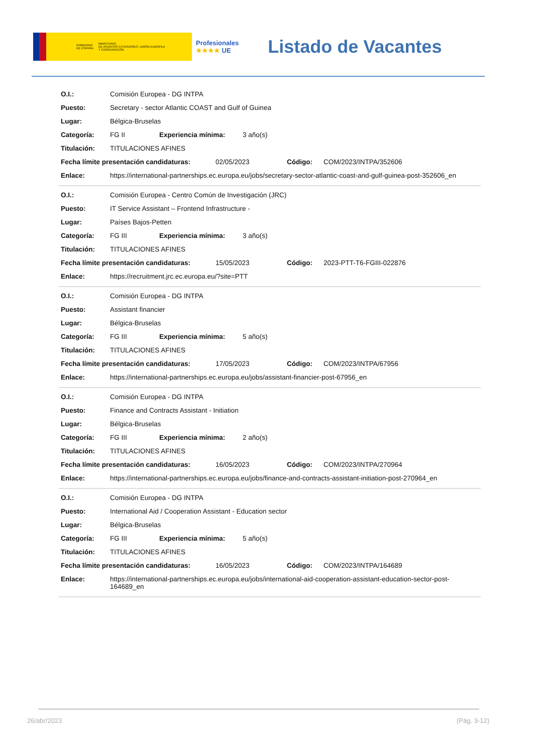GOBIERNO
DE ESPAÑA MINISTERIO
DE ASUNTOS EXTERIORES, UNIÓN EUROPEA
Y COOPERACIÓN
Profesionales
★★★★ UE
Listado de Vacantes
O.I.: Comisión Europea - DG INTPA
Puesto: Secretary - sector Atlantic COAST and Gulf of Guinea
Lugar: Bélgica-Bruselas
Categoría: FG II Experiencia mínima: 3 año(s)
Titulación: TITULACIONES AFINES
Fecha límite presentación candidaturas: 02/05/2023 Código: COM/2023/INTPA/352606
Enlace: https://international-partnerships.ec.europa.eu/jobs/secretary-sector-atlantic-coast-and-gulf-guinea-post-352606_en
O.I.: Comisión Europea - Centro Común de Investigación (JRC)
Puesto: IT Service Assistant – Frontend Infrastructure -
Lugar: Países Bajos-Petten
Categoría: FG III Experiencia mínima: 3 año(s)
Titulación: TITULACIONES AFINES
Fecha límite presentación candidaturas: 15/05/2023 Código: 2023-PTT-T6-FGIII-022876
Enlace: https://recruitment.jrc.ec.europa.eu/?site=PTT
O.I.: Comisión Europea - DG INTPA
Puesto: Assistant financier
Lugar: Bélgica-Bruselas
Categoría: FG III Experiencia mínima: 5 año(s)
Titulación: TITULACIONES AFINES
Fecha límite presentación candidaturas: 17/05/2023 Código: COM/2023/INTPA/67956
Enlace: https://international-partnerships.ec.europa.eu/jobs/assistant-financier-post-67956_en
O.I.: Comisión Europea - DG INTPA
Puesto: Finance and Contracts Assistant - Initiation
Lugar: Bélgica-Bruselas
Categoría: FG III Experiencia mínima: 2 año(s)
Titulación: TITULACIONES AFINES
Fecha límite presentación candidaturas: 16/05/2023 Código: COM/2023/INTPA/270964
Enlace: https://international-partnerships.ec.europa.eu/jobs/finance-and-contracts-assistant-initiation-post-270964_en
O.I.: Comisión Europea - DG INTPA
Puesto: International Aid / Cooperation Assistant - Education sector
Lugar: Bélgica-Bruselas
Categoría: FG III Experiencia mínima: 5 año(s)
Titulación: TITULACIONES AFINES
Fecha límite presentación candidaturas: 16/05/2023 Código: COM/2023/INTPA/164689
Enlace: https://international-partnerships.ec.europa.eu/jobs/international-aid-cooperation-assistant-education-sector-post-164689_en
26/abr/2023 (Pág. 3-12)